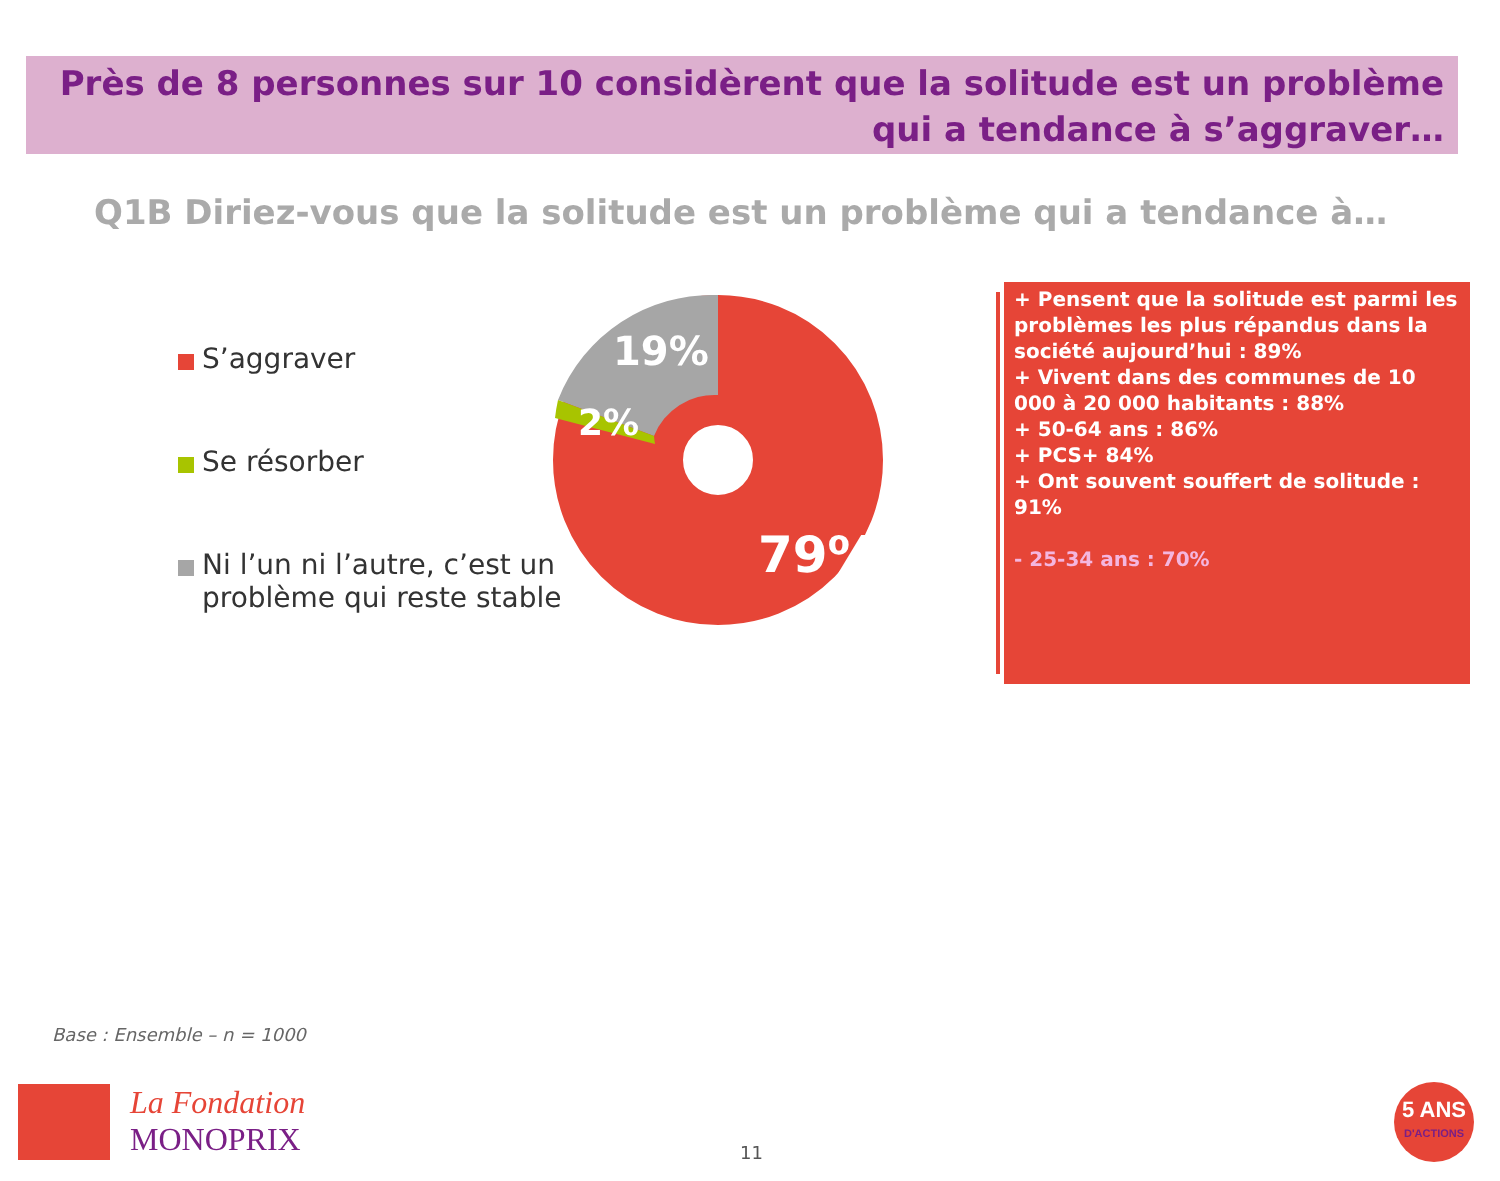Près de 8 personnes sur 10 considèrent que la solitude est un problème qui a tendance à s’aggraver…
Q1B Diriez-vous que la solitude est un problème qui a tendance à…
S’aggraver
Se résorber
Ni l’un ni l’autre, c’est un problème qui reste stable
19%
2%
79%
+ Pensent que la solitude est parmi les problèmes les plus répandus dans la société aujourd’hui : 89%
+ Vivent dans des communes de 10 000 à 20 000 habitants : 88%
+ 50-64 ans : 86%
+ PCS+ 84%
+ Ont souvent souffert de solitude : 91%
- 25-34 ans : 70%
Base : Ensemble – n = 1000
La Fondation
MONOPRIX
11
5 ANS
D'ACTIONS